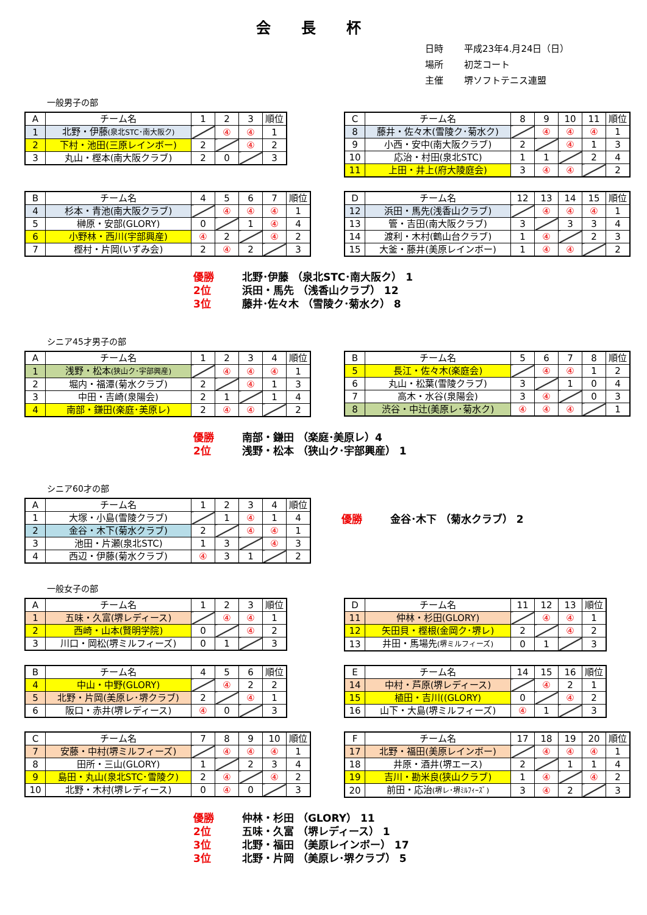会長杯
日時 平成23年4.月24日（日）
場所 初芝コート
主催 堺ソフトテニス連盟
一般男子の部
| A | チーム名 | 1 | 2 | 3 | 順位 |
| 1 | 北野・伊藤 (泉北STC･南大阪ク) | | ④ | ④ | 1 |
| 2 | 下村・池田(三原レインボー) | 2 | | ④ | 2 |
| 3 | 丸山・樫本(南大阪クラブ) | 2 | 0 | | 3 |
| C | チーム名 | 8 | 9 | 10 | 11 | 順位 |
| 8 | 藤井・佐々木(雪陵ク･菊水ク) | | ④ | ④ | ④ | 1 |
| 9 | 小西・安中(南大阪クラブ) | 2 | | ④ | 1 | 3 |
| 10 | 応治・村田(泉北STC) | 1 | 1 | | 2 | 4 |
| 11 | 上田・井上(府大陵庭会) | 3 | ④ | ④ | | 2 |
| B | チーム名 | 4 | 5 | 6 | 7 | 順位 |
| 4 | 杉本・青池(南大阪クラブ) | | ④ | ④ | ④ | 1 |
| 5 | 榊原・安部(GLORY) | 0 | | 1 | ④ | 4 |
| 6 | 小野林・西川(宇部興産) | ④ | 2 | | ④ | 2 |
| 7 | 樫村・片岡(いずみ会) | 2 | ④ | 2 | | 3 |
| D | チーム名 | 12 | 13 | 14 | 15 | 順位 |
| 12 | 浜田・馬先(浅香山クラブ) | | ④ | ④ | ④ | 1 |
| 13 | 管・吉田(南大阪クラブ) | 3 | | 3 | 3 | 4 |
| 14 | 渡利・木村(鶴山台クラブ) | 1 | ④ | | 2 | 3 |
| 15 | 大釜・藤井(美原レインボー) | 1 | ④ | ④ | | 2 |
優勝 北野･伊藤 （泉北STC･南大阪ク） 1
2位 浜田・馬先 （浅香山クラブ） 12
3位 藤井･佐々木 （雪陵ク･菊水ク） 8
シニア45才男子の部
| A | チーム名 | 1 | 2 | 3 | 4 | 順位 |
| 1 | 浅野・松本 (狭山ク･宇部興産) | | ④ | ④ | ④ | 1 |
| 2 | 堀内・福潭(菊水クラブ) | 2 | | ④ | 1 | 3 |
| 3 | 中田・吉崎(泉陽会) | 2 | 1 | | 1 | 4 |
| 4 | 南部・鎌田(楽庭･美原レ) | 2 | ④ | ④ | | 2 |
| B | チーム名 | 5 | 6 | 7 | 8 | 順位 |
| 5 | 長江・佐々木(楽庭会) | | ④ | ④ | 1 | 2 |
| 6 | 丸山・松葉(雪陵クラブ) | 3 | | 1 | 0 | 4 |
| 7 | 高木・水谷(泉陽会) | 3 | ④ | | 0 | 3 |
| 8 | 渋谷・中辻(美原レ･菊水ク) | ④ | ④ | ④ | | 1 |
優勝 南部・鎌田 （楽庭･美原レ）4
2位 浅野・松本 （狭山ク･宇部興産） 1
シニア60才の部
| A | チーム名 | 1 | 2 | 3 | 4 | 順位 |
| 1 | 大塚・小島(雪陵クラブ) | | 1 | ④ | 1 | 4 |
| 2 | 金谷・木下(菊水クラブ) | 2 | | ④ | ④ | 1 |
| 3 | 池田・片瀬(泉北STC) | 1 | 3 | | ④ | 3 |
| 4 | 西辺・伊藤(菊水クラブ) | ④ | 3 | 1 | | 2 |
優勝 金谷･木下 （菊水クラブ） 2
一般女子の部
| A | チーム名 | 1 | 2 | 3 | 順位 |
| 1 | 五味・久富(堺レディース) | | ④ | ④ | 1 |
| 2 | 西崎・山本(賢明学院) | 0 | | ④ | 2 |
| 3 | 川口・岡松(堺ミルフィーズ) | 0 | 1 | | 3 |
| D | チーム名 | 11 | 12 | 13 | 順位 |
| 11 | 仲林・杉田(GLORY) | | ④ | ④ | 1 |
| 12 | 矢田貝・樫根(金岡ク･堺レ) | 2 | | ④ | 2 |
| 13 | 井田・馬場先 (堺ミルフィーズ) | 0 | 1 | | 3 |
| B | チーム名 | 4 | 5 | 6 | 順位 |
| 4 | 中山・中野(GLORY) | | ④ | 2 | 2 |
| 5 | 北野・片岡(美原レ･堺クラブ) | 2 | | ④ | 1 |
| 6 | 阪口・赤井(堺レディース) | ④ | 0 | | 3 |
| E | チーム名 | 14 | 15 | 16 | 順位 |
| 14 | 中村・芦原(堺レディース) | | ④ | 2 | 1 |
| 15 | 植田・吉川((GLORY) | 0 | | ④ | 2 |
| 16 | 山下・大島(堺ミルフィーズ) | ④ | 1 | | 3 |
| C | チーム名 | 7 | 8 | 9 | 10 | 順位 |
| 7 | 安藤・中村(堺ミルフィーズ) | | ④ | ④ | ④ | 1 |
| 8 | 田所・三山(GLORY) | 1 | | 2 | 3 | 4 |
| 9 | 島田・丸山(泉北STC･雪陵ク) | 2 | ④ | | ④ | 2 |
| 10 | 北野・木村(堺レディース) | 0 | ④ | 0 | | 3 |
| F | チーム名 | 17 | 18 | 19 | 20 | 順位 |
| 17 | 北野・福田(美原レインボー) | | ④ | ④ | ④ | 1 |
| 18 | 井原・酒井(堺エース) | 2 | | 1 | 1 | 4 |
| 19 | 吉川・勘米良(狭山クラブ) | 1 | ④ | | ④ | 2 |
| 20 | 前田・応治 (堺レ･堺ﾐﾙﾌｨｰｽﾞ) | 3 | ④ | 2 | | 3 |
優勝 仲林・杉田 （GLORY） 11
2位 五味・久富 （堺レディース） 1
3位 北野・福田 （美原レインボー） 17
3位 北野・片岡 （美原レ･堺クラブ） 5